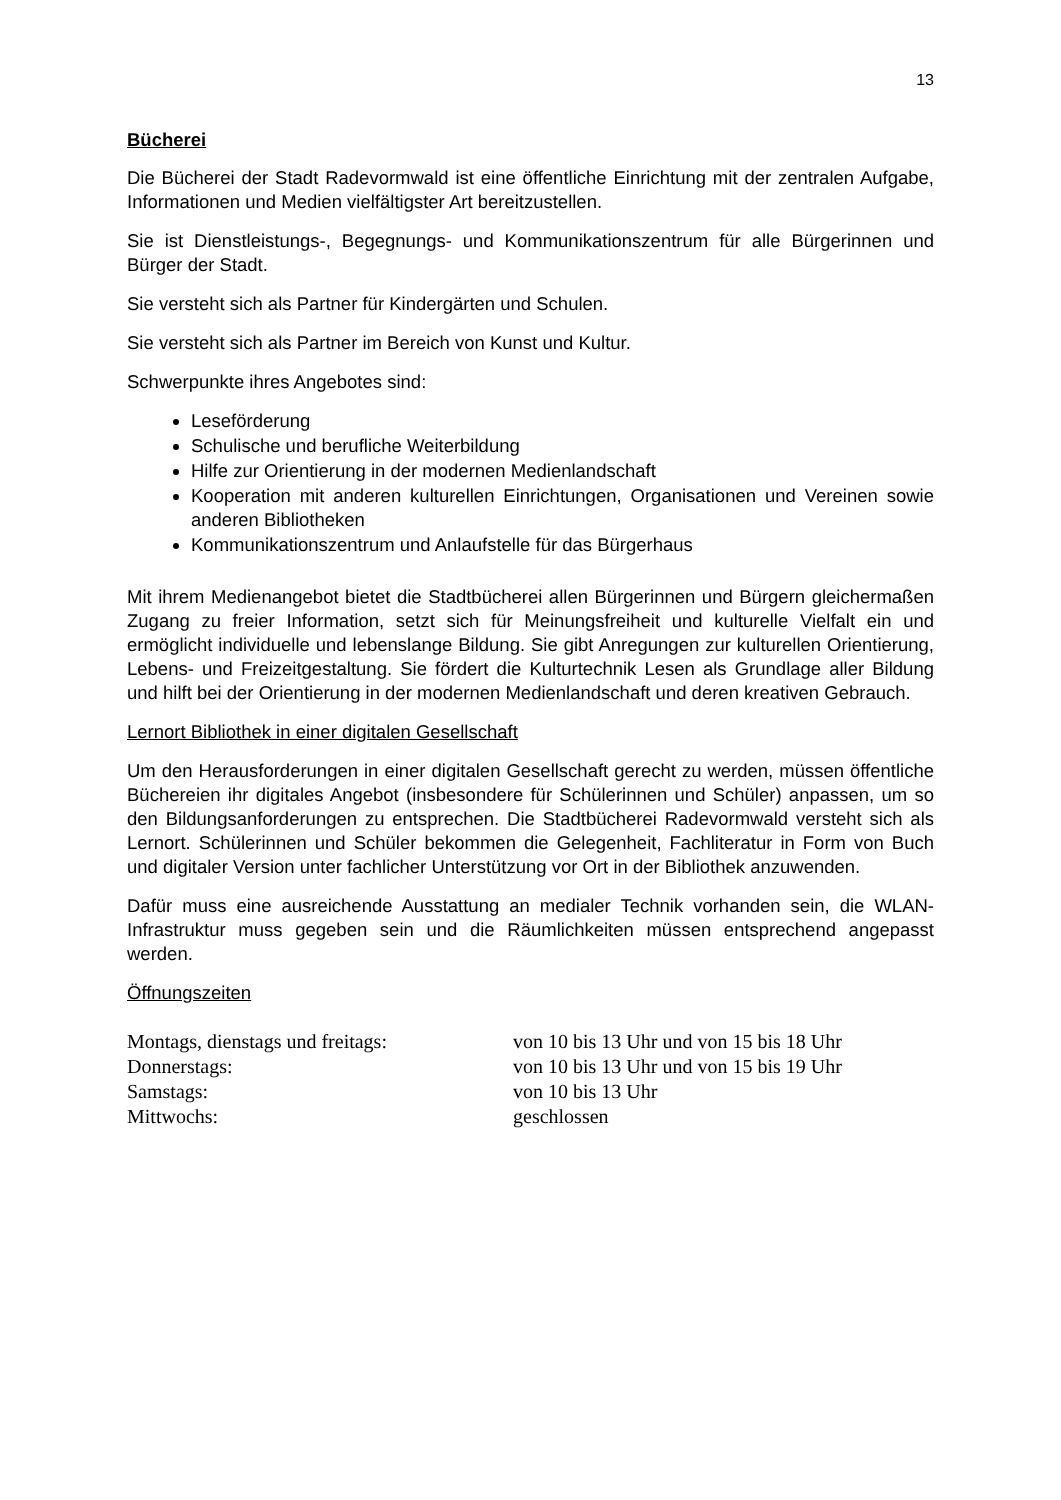13
Bücherei
Die Bücherei der Stadt Radevormwald ist eine öffentliche Einrichtung mit der zentralen Aufgabe, Informationen und Medien vielfältigster Art bereitzustellen.
Sie ist Dienstleistungs-, Begegnungs- und Kommunikationszentrum für alle Bürgerinnen und Bürger der Stadt.
Sie versteht sich als Partner für Kindergärten und Schulen.
Sie versteht sich als Partner im Bereich von Kunst und Kultur.
Schwerpunkte ihres Angebotes sind:
Leseförderung
Schulische und berufliche Weiterbildung
Hilfe zur Orientierung in der modernen Medienlandschaft
Kooperation mit anderen kulturellen Einrichtungen, Organisationen und Vereinen sowie anderen Bibliotheken
Kommunikationszentrum und Anlaufstelle für das Bürgerhaus
Mit ihrem Medienangebot bietet die Stadtbücherei allen Bürgerinnen und Bürgern gleichermaßen Zugang zu freier Information, setzt sich für Meinungsfreiheit und kulturelle Vielfalt ein und ermöglicht individuelle und lebenslange Bildung. Sie gibt Anregungen zur kulturellen Orientierung, Lebens- und Freizeitgestaltung. Sie fördert die Kulturtechnik Lesen als Grundlage aller Bildung und hilft bei der Orientierung in der modernen Medienlandschaft und deren kreativen Gebrauch.
Lernort Bibliothek in einer digitalen Gesellschaft
Um den Herausforderungen in einer digitalen Gesellschaft gerecht zu werden, müssen öffentliche Büchereien ihr digitales Angebot (insbesondere für Schülerinnen und Schüler) anpassen, um so den Bildungsanforderungen zu entsprechen. Die Stadtbücherei Radevormwald versteht sich als Lernort. Schülerinnen und Schüler bekommen die Gelegenheit, Fachliteratur in Form von Buch und digitaler Version unter fachlicher Unterstützung vor Ort in der Bibliothek anzuwenden.
Dafür muss eine ausreichende Ausstattung an medialer Technik vorhanden sein, die WLAN-Infrastruktur muss gegeben sein und die Räumlichkeiten müssen entsprechend angepasst werden.
Öffnungszeiten
| Montags, dienstags und freitags: | von 10 bis 13 Uhr und von 15 bis 18 Uhr |
| Donnerstags: | von 10 bis 13 Uhr und von 15 bis 19 Uhr |
| Samstags: | von 10 bis 13 Uhr |
| Mittwochs: | geschlossen |